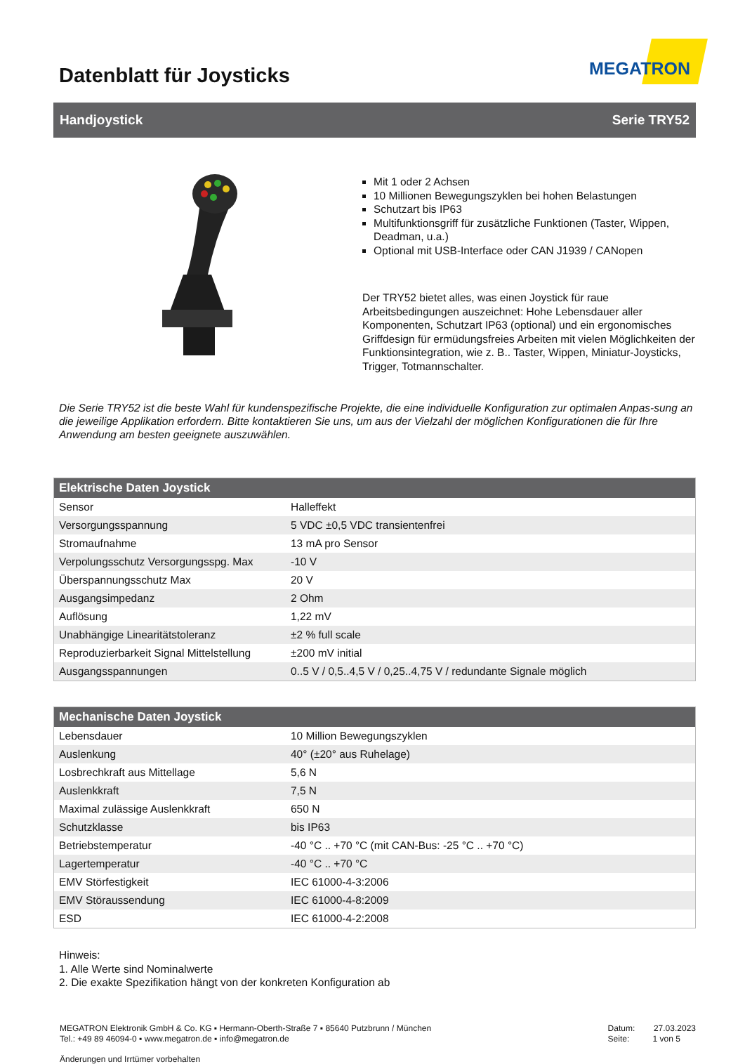Datenblatt für Joysticks
MEGATRON
Handjoystick Serie TRY52
Mit 1 oder 2 Achsen
10 Millionen Bewegungszyklen bei hohen Belastungen
Schutzart bis IP63
Multifunktionsgriff für zusätzliche Funktionen (Taster, Wippen, Deadman, u.a.)
Optional mit USB-Interface oder CAN J1939 / CANopen
Der TRY52 bietet alles, was einen Joystick für raue Arbeitsbedingungen auszeichnet: Hohe Lebensdauer aller Komponenten, Schutzart IP63 (optional) und ein ergonomisches Griffdesign für ermüdungsfreies Arbeiten mit vielen Möglichkeiten der Funktionsintegration, wie z. B.. Taster, Wippen, Miniatur-Joysticks, Trigger, Totmannschalter.
Die Serie TRY52 ist die beste Wahl für kundenspezifische Projekte, die eine individuelle Konfiguration zur optimalen Anpas-sung an die jeweilige Applikation erfordern. Bitte kontaktieren Sie uns, um aus der Vielzahl der möglichen Konfigurationen die für Ihre Anwendung am besten geeignete auszuwählen.
| Elektrische Daten Joystick | |
| --- | --- |
| Sensor | Halleffekt |
| Versorgungsspannung | 5 VDC ±0,5 VDC transientenfrei |
| Stromaufnahme | 13 mA pro Sensor |
| Verpolungsschutz Versorgungsspg. Max | -10 V |
| Überspannungsschutz Max | 20 V |
| Ausgangsimpedanz | 2 Ohm |
| Auflösung | 1,22 mV |
| Unabhängige Linearitätstoleranz | ±2 % full scale |
| Reproduzierbarkeit Signal Mittelstellung | ±200 mV initial |
| Ausgangsspannungen | 0..5 V / 0,5..4,5 V / 0,25..4,75 V / redundante Signale möglich |
| Mechanische Daten Joystick | |
| --- | --- |
| Lebensdauer | 10 Million Bewegungszyklen |
| Auslenkung | 40° (±20° aus Ruhelage) |
| Losbrechkraft aus Mittellage | 5,6 N |
| Auslenkkraft | 7,5 N |
| Maximal zulässige Auslenkkraft | 650 N |
| Schutzklasse | bis IP63 |
| Betriebstemperatur | -40 °C .. +70 °C (mit CAN-Bus: -25 °C .. +70 °C) |
| Lagertemperatur | -40 °C .. +70 °C |
| EMV Störfestigkeit | IEC 61000-4-3:2006 |
| EMV Störaussendung | IEC 61000-4-8:2009 |
| ESD | IEC 61000-4-2:2008 |
Hinweis:
1. Alle Werte sind Nominalwerte
2. Die exakte Spezifikation hängt von der konkreten Konfiguration ab
MEGATRON Elektronik GmbH & Co. KG ▪ Hermann-Oberth-Straße 7 ▪ 85640 Putzbrunn / München
Tel.: +49 89 46094-0 ▪ www.megatron.de ▪ info@megatron.de
Datum: 27.03.2023
Seite: 1 von 5
Änderungen und Irrtümer vorbehalten